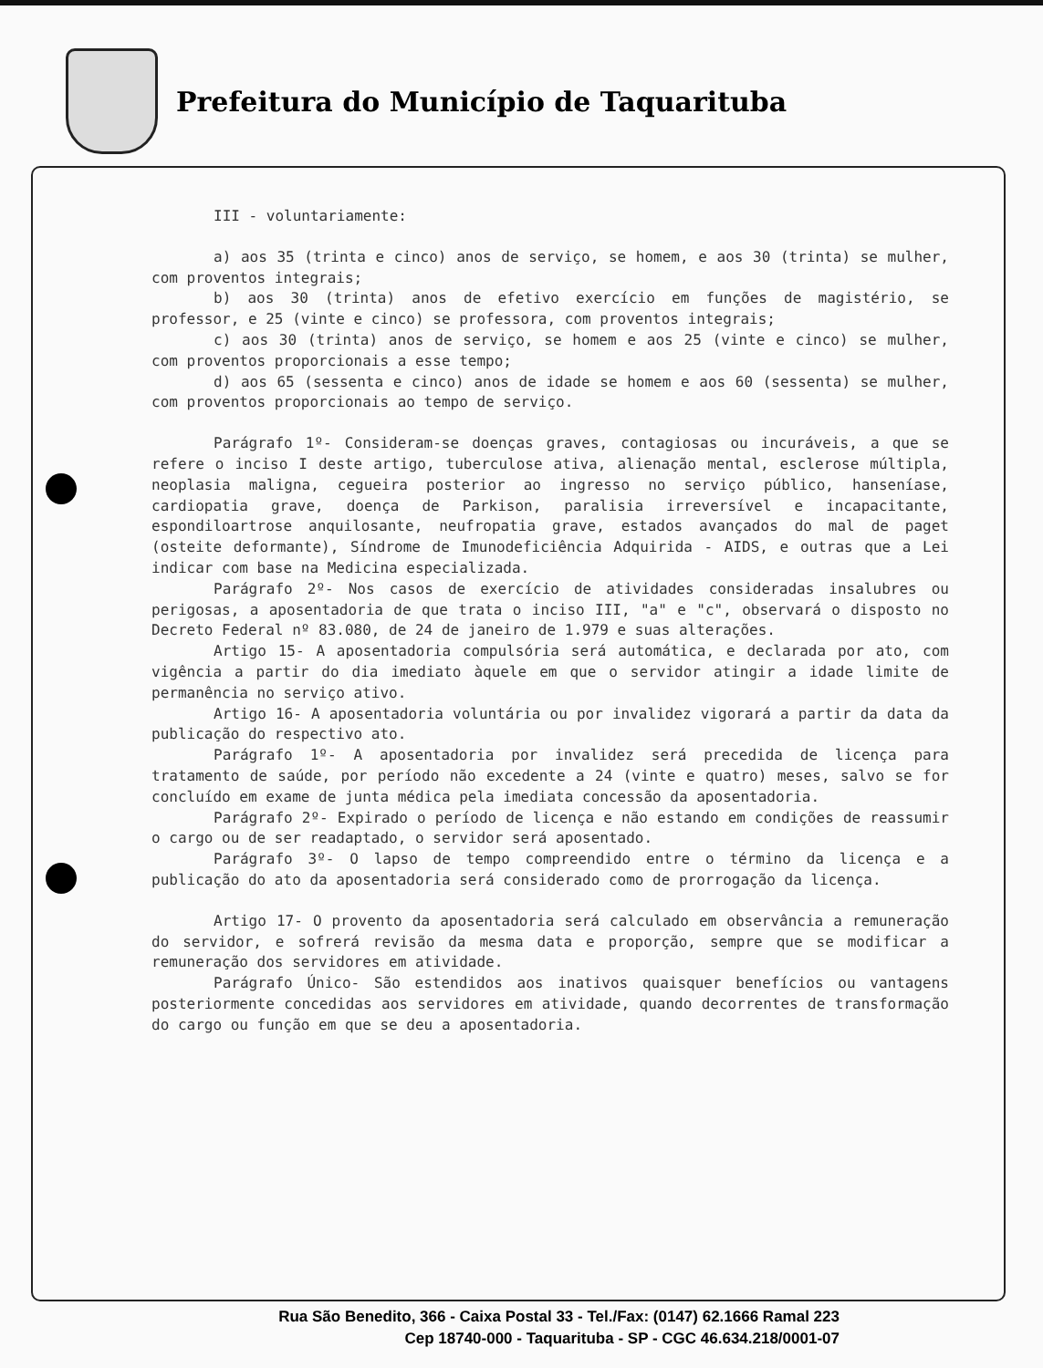Prefeitura do Município de Taquarituba
III - voluntariamente:
a) aos 35 (trinta e cinco) anos de serviço, se homem, e aos 30 (trinta) se mulher, com proventos integrais;
b) aos 30 (trinta) anos de efetivo exercício em funções de magistério, se professor, e 25 (vinte e cinco) se professora, com proventos integrais;
c) aos 30 (trinta) anos de serviço, se homem e aos 25 (vinte e cinco) se mulher, com proventos proporcionais a esse tempo;
d) aos 65 (sessenta e cinco) anos de idade se homem e aos 60 (sessenta) se mulher, com proventos proporcionais ao tempo de serviço.
Parágrafo 1º- Consideram-se doenças graves, contagiosas ou incuráveis, a que se refere o inciso I deste artigo, tuberculose ativa, alienação mental, esclerose múltipla, neoplasia maligna, cegueira posterior ao ingresso no serviço público, hanseníase, cardiopatia grave, doença de Parkison, paralisia irreversível e incapacitante, espondiloartrose anquilosante, neufropatia grave, estados avançados do mal de paget (osteite deformante), Síndrome de Imunodeficiência Adquirida - AIDS, e outras que a Lei indicar com base na Medicina especializada.
Parágrafo 2º- Nos casos de exercício de atividades consideradas insalubres ou perigosas, a aposentadoria de que trata o inciso III, "a" e "c", observará o disposto no Decreto Federal nº 83.080, de 24 de janeiro de 1.979 e suas alterações.
Artigo 15- A aposentadoria compulsória será automática, e declarada por ato, com vigência a partir do dia imediato àquele em que o servidor atingir a idade limite de permanência no serviço ativo.
Artigo 16- A aposentadoria voluntária ou por invalidez vigorará a partir da data da publicação do respectivo ato.
Parágrafo 1º- A aposentadoria por invalidez será precedida de licença para tratamento de saúde, por período não excedente a 24 (vinte e quatro) meses, salvo se for concluído em exame de junta médica pela imediata concessão da aposentadoria.
Parágrafo 2º- Expirado o período de licença e não estando em condições de reassumir o cargo ou de ser readaptado, o servidor será aposentado.
Parágrafo 3º- O lapso de tempo compreendido entre o término da licença e a publicação do ato da aposentadoria será considerado como de prorrogação da licença.
Artigo 17- O provento da aposentadoria será calculado em observância a remuneração do servidor, e sofrerá revisão da mesma data e proporção, sempre que se modificar a remuneração dos servidores em atividade.
Parágrafo Único- São estendidos aos inativos quaisquer benefícios ou vantagens posteriormente concedidas aos servidores em atividade, quando decorrentes de transformação do cargo ou função em que se deu a aposentadoria.
Rua São Benedito, 366 - Caixa Postal 33 - Tel./Fax: (0147) 62.1666 Ramal 223
Cep 18740-000 - Taquarituba - SP - CGC 46.634.218/0001-07